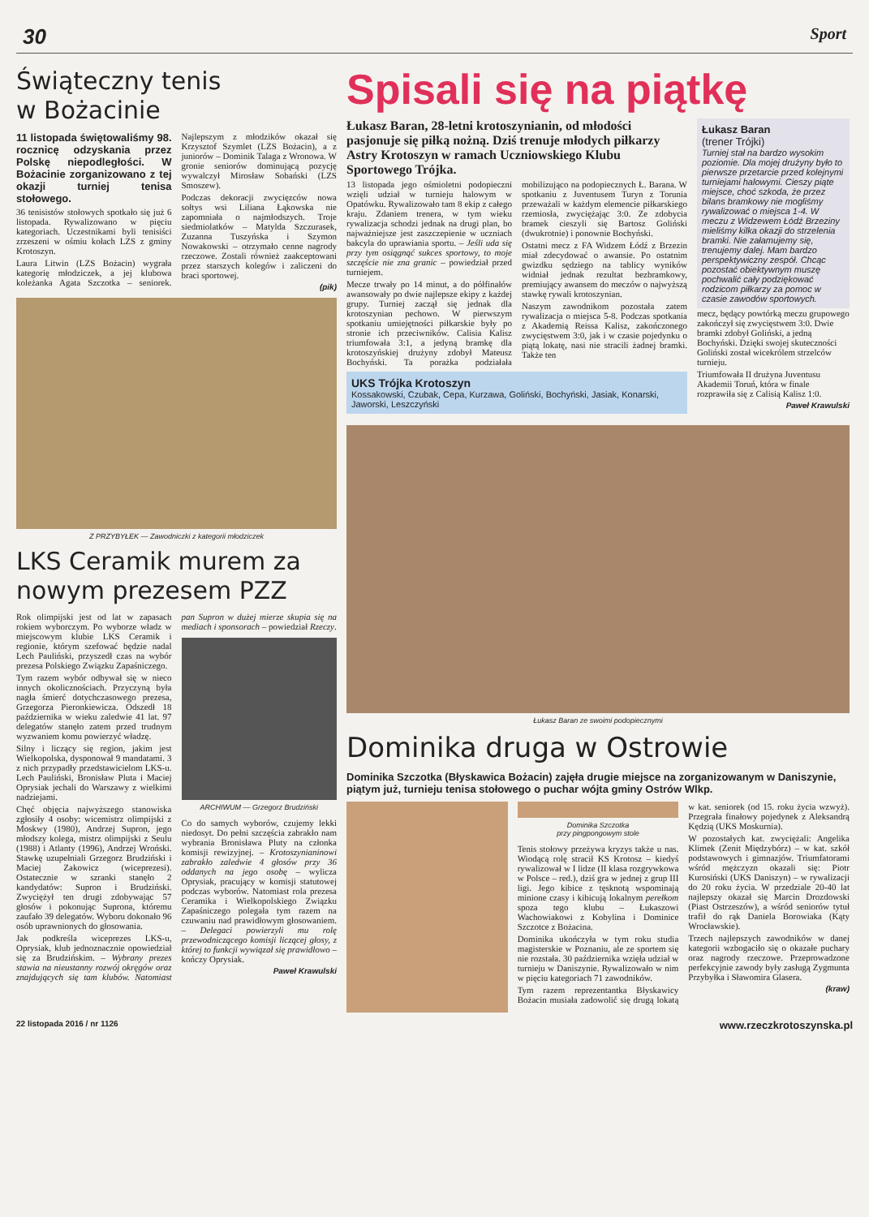30 Sport
Świąteczny tenis
w Bożacinie
11 listopada świętowaliśmy 98. rocznicę odzyskania przez Polskę niepodległości. W Bożacinie zorganizowano z tej okazji turniej tenisa stołowego.
36 tenisistów stołowych spotkało się już 6 listopada. Rywalizowano w pięciu kategoriach. Uczestnikami byli tenisiści zrzeszeni w ośmiu kołach LZS z gminy Krotoszyn.
Laura Litwin (LZS Bożacin) wygrała kategorię młodziczek, a jej klubowa koleżanka Agata Szczotka – seniorek. Najlepszym z młodzików okazał się Krzysztof Szymlet (LZS Bożacin), a z juniorów – Dominik Talaga z Wronowa. W gronie seniorów dominującą pozycję wywalczył Mirosław Sobański (LZS Smoszew).
Podczas dekoracji zwycięzców nowa sołtys wsi Liliana Łąkowska nie zapomniała o najmłodszych. Troje siedmiolatków – Matylda Szczurasek, Zuzanna Tuszyńska i Szymon Nowakowski – otrzymało cenne nagrody rzeczowe. Zostali również zaakceptowani przez starszych kolegów i zaliczeni do braci sportowej.
(pik)
Z PRZYBYŁEK — Zawodniczki z kategorii młodziczek
LKS Ceramik murem za nowym prezesem PZZ
Rok olimpijski jest od lat w zapasach rokiem wyborczym. Po wyborze władz w miejscowym klubie LKS Ceramik i regionie, którym szefować będzie nadal Lech Pauliński, przyszedł czas na wybór prezesa Polskiego Związku Zapaśniczego.
Tym razem wybór odbywał się w nieco innych okolicznościach. Przyczyną była nagła śmierć dotychczasowego prezesa, Grzegorza Pieronkiewicza. Odszedł 18 października w wieku zaledwie 41 lat. 97 delegatów stanęło zatem przed trudnym wyzwaniem komu powierzyć władzę.
Silny i liczący się region, jakim jest Wielkopolska, dysponował 9 mandatami. 3 z nich przypadły przedstawicielom LKS-u. Lech Pauliński, Bronisław Pluta i Maciej Oprysiak jechali do Warszawy z wielkimi nadziejami.
Chęć objęcia najwyższego stanowiska zgłosiły 4 osoby: wicemistrz olimpijski z Moskwy (1980), Andrzej Supron, jego młodszy kolega, mistrz olimpijski z Seulu (1988) i Atlanty (1996), Andrzej Wroński. Stawkę uzupełniali Grzegorz Brudziński i Maciej Zakowicz (wiceprezesi). Ostatecznie w szranki stanęło 2 kandydatów: Supron i Brudziński. Zwyciężył ten drugi zdobywając 57 głosów i pokonując Suprona, któremu zaufało 39 delegatów. Wyboru dokonało 96 osób uprawnionych do głosowania.
Jak podkreśla wiceprezes LKS-u, Oprysiak, klub jednoznacznie opowiedział się za Brudzińskim. – Wybrany prezes stawia na nieustanny rozwój okręgów oraz znajdujących się tam klubów. Natomiast pan Supron w dużej mierze skupia się na mediach i sponsorach – powiedział Rzeczy.
ARCHIWUM — Grzegorz Brudziński
Co do samych wyborów, czujemy lekki niedosyt. Do pełni szczęścia zabrakło nam wybrania Bronisława Pluty na członka komisji rewizyjnej. – Krotoszynianinowi zabrakło zaledwie 4 głosów przy 36 oddanych na jego osobę – wylicza Oprysiak, pracujący w komisji statutowej podczas wyborów. Natomiast rola prezesa Ceramika i Wielkopolskiego Związku Zapaśniczego polegała tym razem na czuwaniu nad prawidłowym głosowaniem. – Delegaci powierzyli mu rolę przewodniczącego komisji liczącej głosy, z której to funkcji wywiązał się prawidłowo – kończy Oprysiak.
Paweł Krawulski
Spisali się na piątkę
Łukasz Baran, 28-letni krotoszynianin, od młodości pasjonuje się piłką nożną. Dziś trenuje młodych piłkarzy Astry Krotoszyn w ramach Uczniowskiego Klubu Sportowego Trójka.
13 listopada jego ośmioletni podopieczni wzięli udział w turnieju halowym w Opatówku. Rywalizowało tam 8 ekip z całego kraju. Zdaniem trenera, w tym wieku rywalizacja schodzi jednak na drugi plan, bo najważniejsze jest zaszczepienie w uczniach bakcyla do uprawiania sportu. – Jeśli uda się przy tym osiągnąć sukces sportowy, to moje szczęście nie zna granic – powiedział przed turniejem.
Mecze trwały po 14 minut, a do półfinałów awansowały po dwie najlepsze ekipy z każdej grupy. Turniej zaczął się jednak dla krotoszynian pechowo. W pierwszym spotkaniu umiejętności piłkarskie były po stronie ich przeciwników. Calisia Kalisz triumfowała 3:1, a jedyną bramkę dla krotoszyńskiej drużyny zdobył Mateusz Bochyński. Ta porażka podziałała mobilizująco na podopiecznych Ł. Barana. W spotkaniu z Juventusem Turyn z Torunia przeważali w każdym elemencie piłkarskiego rzemiosła, zwyciężając 3:0. Ze zdobycia bramek cieszyli się Bartosz Goliński (dwukrotnie) i ponownie Bochyński.
Ostatni mecz z FA Widzem Łódź z Brzezin miał zdecydować o awansie. Po ostatnim gwizdku sędziego na tablicy wyników widniał jednak rezultat bezbramkowy, premiujący awansem do meczów o najwyższą stawkę rywali krotoszynian.
Naszym zawodnikom pozostała zatem rywalizacja o miejsca 5-8. Podczas spotkania z Akademią Reissa Kalisz, zakończonego zwycięstwem 3:0, jak i w czasie pojedynku o piątą lokatę, nasi nie stracili żadnej bramki. Także ten
UKS Trójka Krotoszyn
Kossakowski, Czubak, Cepa, Kurzawa, Goliński, Bochyński, Jasiak, Konarski, Jaworski, Leszczyński
Łukasz Baran
(trener Trójki)
Turniej stał na bardzo wysokim poziomie. Dla mojej drużyny było to pierwsze przetarcie przed kolejnymi turniejami halowymi. Cieszy piąte miejsce, choć szkoda, że przez bilans bramkowy nie mogliśmy rywalizować o miejsca 1-4. W meczu z Widzewem Łódź Brzeziny mieliśmy kilka okazji do strzelenia bramki. Nie załamujemy się, trenujemy dalej. Mam bardzo perspektywiczny zespół. Chcąc pozostać obiektywnym muszę pochwalić cały podziękować rodzicom piłkarzy za pomoc w czasie zawodów sportowych.
mecz, będący powtórką meczu grupowego zakończył się zwycięstwem 3:0. Dwie bramki zdobył Goliński, a jedną Bochyński. Dzięki swojej skuteczności Goliński został wicekrólem strzelców turnieju.
Triumfowała II drużyna Juventusu Akademii Toruń, która w finale rozprawiła się z Calisią Kalisz 1:0.
Paweł Krawulski
Łukasz Baran ze swoimi podopiecznymi
Dominika druga w Ostrowie
Dominika Szczotka (Błyskawica Bożacin) zajęła drugie miejsce na zorganizowanym w Daniszynie, piątym już, turnieju tenisa stołowego o puchar wójta gminy Ostrów Wlkp.
Dominika Szczotka
przy pingpongowym stole
Tenis stołowy przeżywa kryzys także u nas. Wiodącą rolę stracił KS Krotosz – kiedyś rywalizował w I lidze (II klasa rozgrywkowa w Polsce – red.), dziś gra w jednej z grup III ligi. Jego kibice z tęsknotą wspominają minione czasy i kibicują lokalnym perełkom spoza tego klubu – Łukaszowi Wachowiakowi z Kobylina i Dominice Szczotce z Bożacina.
Dominika ukończyła w tym roku studia magisterskie w Poznaniu, ale ze sportem się nie rozstała. 30 października wzięła udział w turnieju w Daniszynie. Rywalizowało w nim w pięciu kategoriach 71 zawodników.
Tym razem reprezentantka Błyskawicy Bożacin musiała zadowolić się drugą lokatą w kat. seniorek (od 15. roku życia wzwyż). Przegrała finałowy pojedynek z Aleksandrą Kędzią (UKS Moskurnia).
W pozostałych kat. zwyciężali: Angelika Klimek (Zenit Międzybórz) – w kat. szkół podstawowych i gimnazjów. Triumfatorami wśród mężczyzn okazali się: Piotr Kurosiński (UKS Daniszyn) – w rywalizacji do 20 roku życia. W przedziale 20-40 lat najlepszy okazał się Marcin Drozdowski (Piast Ostrzeszów), a wśród seniorów tytuł trafił do rąk Daniela Borowiaka (Kąty Wrocławskie).
Trzech najlepszych zawodników w danej kategorii wzbogaciło się o okazałe puchary oraz nagrody rzeczowe. Przeprowadzone perfekcyjnie zawody były zasługą Zygmunta Przybyłka i Sławomira Glasera.
(kraw)
22 listopada 2016 / nr 1126 www.rzeczkrotoszynska.pl